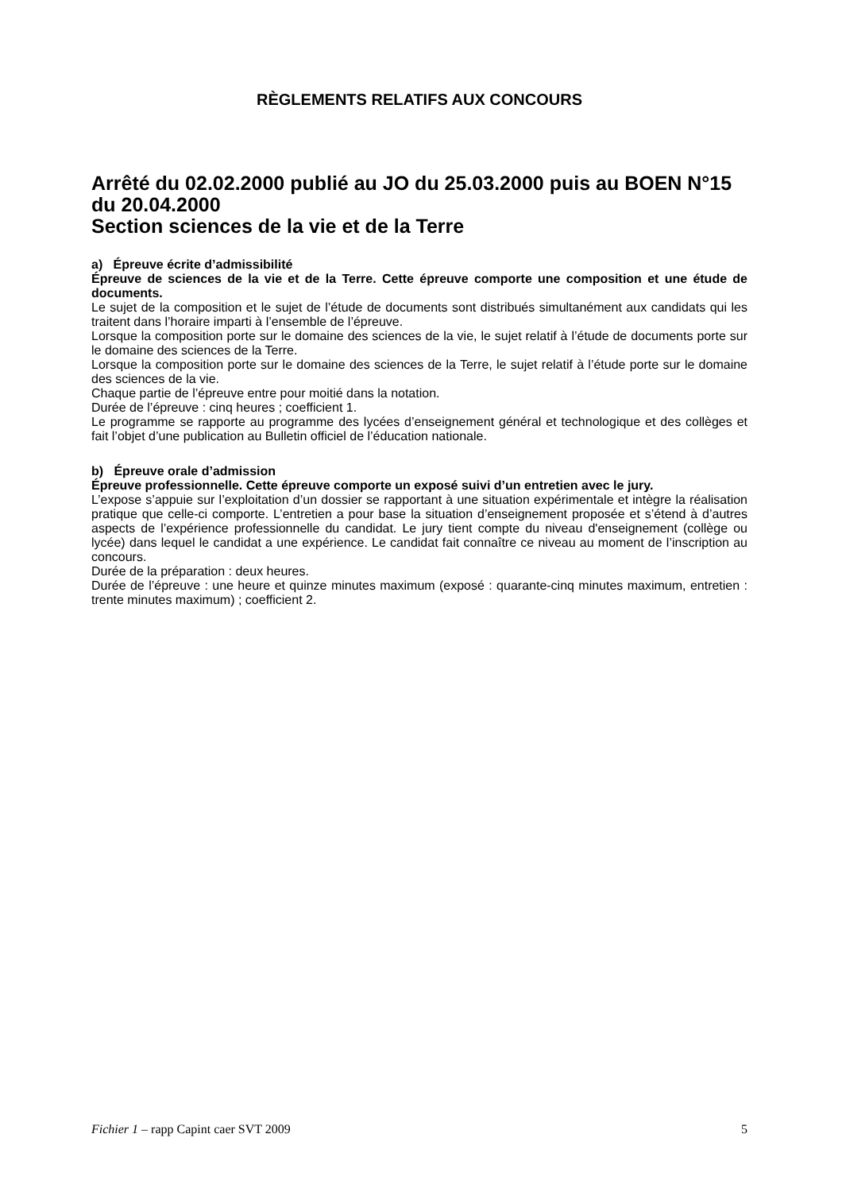RÈGLEMENTS RELATIFS AUX CONCOURS
Arrêté du 02.02.2000 publié au JO du 25.03.2000 puis au BOEN N°15 du 20.04.2000
Section sciences de la vie et de la Terre
a) Épreuve écrite d’admissibilité
Épreuve de sciences de la vie et de la Terre. Cette épreuve comporte une composition et une étude de documents.
Le sujet de la composition et le sujet de l’étude de documents sont distribués simultanément aux candidats qui les traitent dans l’horaire imparti à l’ensemble de l’épreuve.
Lorsque la composition porte sur le domaine des sciences de la vie, le sujet relatif à l’étude de documents porte sur le domaine des sciences de la Terre.
Lorsque la composition porte sur le domaine des sciences de la Terre, le sujet relatif à l’étude porte sur le domaine des sciences de la vie.
Chaque partie de l’épreuve entre pour moitié dans la notation.
Durée de l’épreuve : cinq heures ; coefficient 1.
Le programme se rapporte au programme des lycées d’enseignement général et technologique et des collèges et fait l’objet d’une publication au Bulletin officiel de l’éducation nationale.
b) Épreuve orale d’admission
Épreuve professionnelle. Cette épreuve comporte un exposé suivi d’un entretien avec le jury.
L’expose s’appuie sur l’exploitation d’un dossier se rapportant à une situation expérimentale et intègre la réalisation pratique que celle-ci comporte. L’entretien a pour base la situation d’enseignement proposée et s’étend à d’autres aspects de l’expérience professionnelle du candidat. Le jury tient compte du niveau d'enseignement (collège ou lycée) dans lequel le candidat a une expérience. Le candidat fait connaître ce niveau au moment de l’inscription au concours.
Durée de la préparation : deux heures.
Durée de l’épreuve : une heure et quinze minutes maximum (exposé : quarante-cinq minutes maximum, entretien : trente minutes maximum) ; coefficient 2.
Fichier 1 – rapp Capint caer SVT 2009 5